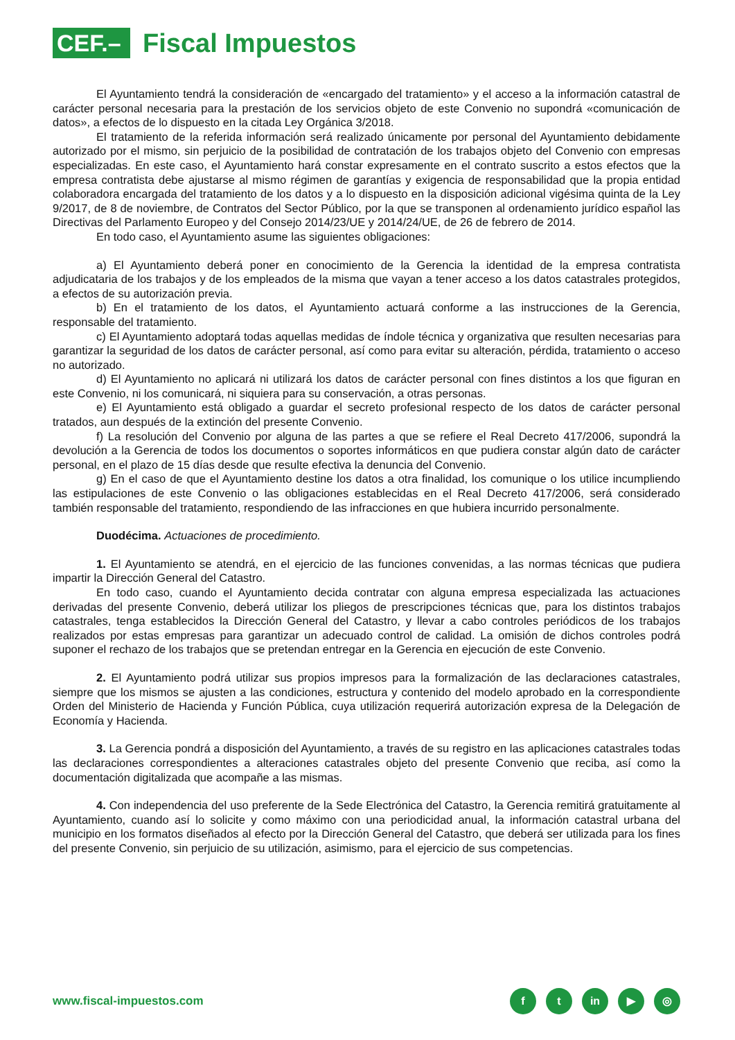CEF.–
Fiscal Impuestos
El Ayuntamiento tendrá la consideración de «encargado del tratamiento» y el acceso a la información catastral de carácter personal necesaria para la prestación de los servicios objeto de este Convenio no supondrá «comunicación de datos», a efectos de lo dispuesto en la citada Ley Orgánica 3/2018.
El tratamiento de la referida información será realizado únicamente por personal del Ayuntamiento debidamente autorizado por el mismo, sin perjuicio de la posibilidad de contratación de los trabajos objeto del Convenio con empresas especializadas. En este caso, el Ayuntamiento hará constar expresamente en el contrato suscrito a estos efectos que la empresa contratista debe ajustarse al mismo régimen de garantías y exigencia de responsabilidad que la propia entidad colaboradora encargada del tratamiento de los datos y a lo dispuesto en la disposición adicional vigésima quinta de la Ley 9/2017, de 8 de noviembre, de Contratos del Sector Público, por la que se transponen al ordenamiento jurídico español las Directivas del Parlamento Europeo y del Consejo 2014/23/UE y 2014/24/UE, de 26 de febrero de 2014.
En todo caso, el Ayuntamiento asume las siguientes obligaciones:
a) El Ayuntamiento deberá poner en conocimiento de la Gerencia la identidad de la empresa contratista adjudicataria de los trabajos y de los empleados de la misma que vayan a tener acceso a los datos catastrales protegidos, a efectos de su autorización previa.
b) En el tratamiento de los datos, el Ayuntamiento actuará conforme a las instrucciones de la Gerencia, responsable del tratamiento.
c) El Ayuntamiento adoptará todas aquellas medidas de índole técnica y organizativa que resulten necesarias para garantizar la seguridad de los datos de carácter personal, así como para evitar su alteración, pérdida, tratamiento o acceso no autorizado.
d) El Ayuntamiento no aplicará ni utilizará los datos de carácter personal con fines distintos a los que figuran en este Convenio, ni los comunicará, ni siquiera para su conservación, a otras personas.
e) El Ayuntamiento está obligado a guardar el secreto profesional respecto de los datos de carácter personal tratados, aun después de la extinción del presente Convenio.
f) La resolución del Convenio por alguna de las partes a que se refiere el Real Decreto 417/2006, supondrá la devolución a la Gerencia de todos los documentos o soportes informáticos en que pudiera constar algún dato de carácter personal, en el plazo de 15 días desde que resulte efectiva la denuncia del Convenio.
g) En el caso de que el Ayuntamiento destine los datos a otra finalidad, los comunique o los utilice incumpliendo las estipulaciones de este Convenio o las obligaciones establecidas en el Real Decreto 417/2006, será considerado también responsable del tratamiento, respondiendo de las infracciones en que hubiera incurrido personalmente.
Duodécima. Actuaciones de procedimiento.
1. El Ayuntamiento se atendrá, en el ejercicio de las funciones convenidas, a las normas técnicas que pudiera impartir la Dirección General del Catastro.
En todo caso, cuando el Ayuntamiento decida contratar con alguna empresa especializada las actuaciones derivadas del presente Convenio, deberá utilizar los pliegos de prescripciones técnicas que, para los distintos trabajos catastrales, tenga establecidos la Dirección General del Catastro, y llevar a cabo controles periódicos de los trabajos realizados por estas empresas para garantizar un adecuado control de calidad. La omisión de dichos controles podrá suponer el rechazo de los trabajos que se pretendan entregar en la Gerencia en ejecución de este Convenio.
2. El Ayuntamiento podrá utilizar sus propios impresos para la formalización de las declaraciones catastrales, siempre que los mismos se ajusten a las condiciones, estructura y contenido del modelo aprobado en la correspondiente Orden del Ministerio de Hacienda y Función Pública, cuya utilización requerirá autorización expresa de la Delegación de Economía y Hacienda.
3. La Gerencia pondrá a disposición del Ayuntamiento, a través de su registro en las aplicaciones catastrales todas las declaraciones correspondientes a alteraciones catastrales objeto del presente Convenio que reciba, así como la documentación digitalizada que acompañe a las mismas.
4. Con independencia del uso preferente de la Sede Electrónica del Catastro, la Gerencia remitirá gratuitamente al Ayuntamiento, cuando así lo solicite y como máximo con una periodicidad anual, la información catastral urbana del municipio en los formatos diseñados al efecto por la Dirección General del Catastro, que deberá ser utilizada para los fines del presente Convenio, sin perjuicio de su utilización, asimismo, para el ejercicio de sus competencias.
www.fiscal-impuestos.com f t in ▶ ◎